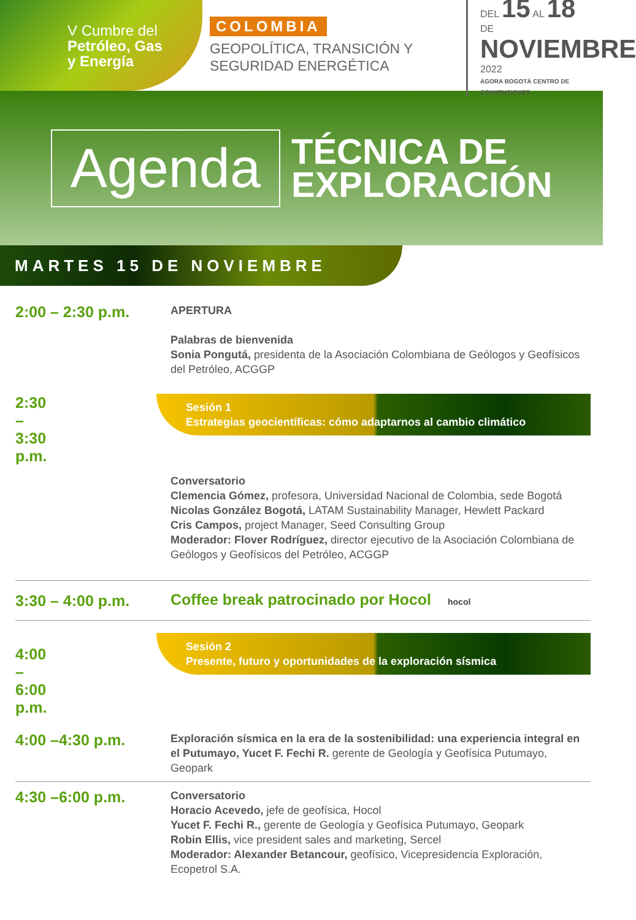V Cumbre del
Petróleo, Gas
y Energía
COLOMBIA
GEOPOLÍTICA, TRANSICIÓN Y SEGURIDAD ENERGÉTICA
DEL 15 AL 18
DE NOVIEMBRE 2022
ÁGORA BOGOTÁ CENTRO DE CONVENCIONES
Agenda
TÉCNICA DE
EXPLORACIÓN
MARTES 15 DE NOVIEMBRE
2:00 – 2:30 p.m.
APERTURA
Palabras de bienvenida
Sonia Pongutá, presidenta de la Asociación Colombiana de Geólogos y Geofísicos del Petróleo, ACGGP
2:30 – 3:30 p.m.
Sesión 1
Estrategias geocientíficas: cómo adaptarnos al cambio climático
Conversatorio
Clemencia Gómez, profesora, Universidad Nacional de Colombia, sede Bogotá
Nicolas González Bogotá, LATAM Sustainability Manager, Hewlett Packard
Cris Campos, project Manager, Seed Consulting Group
Moderador: Flover Rodríguez, director ejecutivo de la Asociación Colombiana de Geólogos y Geofísicos del Petróleo, ACGGP
3:30 – 4:00 p.m.
Coffee break patrocinado por Hocol hocol
4:00 –6:00 p.m.
Sesión 2
Presente, futuro y oportunidades de la exploración sísmica
4:00 –4:30 p.m.
Exploración sísmica en la era de la sostenibilidad: una experiencia integral en el Putumayo, Yucet F. Fechi R. gerente de Geología y Geofísica Putumayo, Geopark
4:30 –6:00 p.m.
Conversatorio
Horacio Acevedo, jefe de geofísica, Hocol
Yucet F. Fechi R., gerente de Geología y Geofísica Putumayo, Geopark
Robin Ellis, vice president sales and marketing, Sercel
Moderador: Alexander Betancour, geofísico, Vicepresidencia Exploración, Ecopetrol S.A.